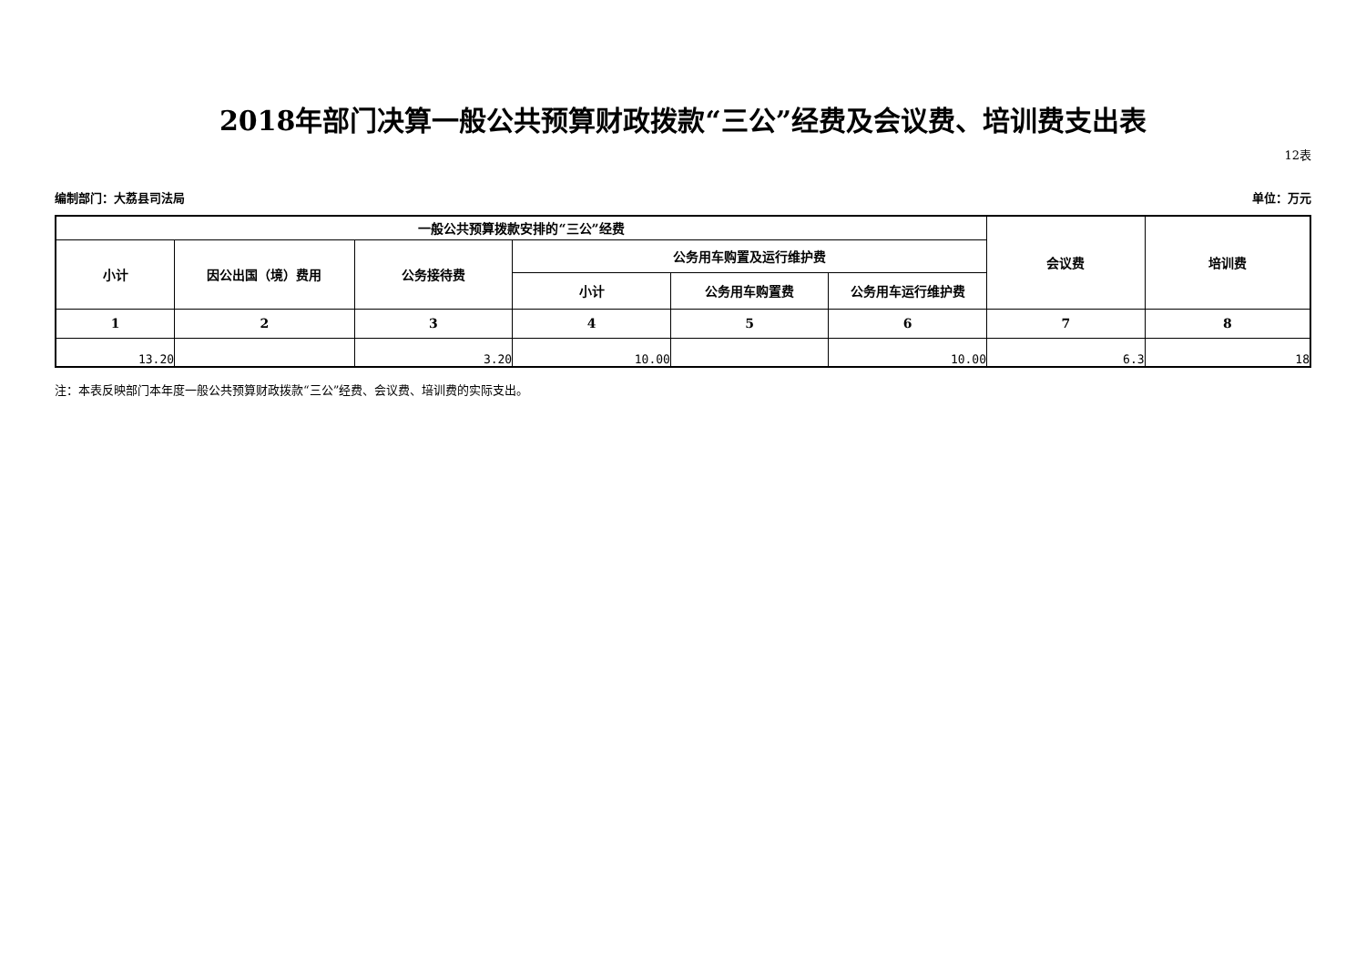2018年部门决算一般公共预算财政拨款“三公”经费及会议费、培训费支出表
12表
编制部门：大荔县司法局 单位：万元
| 一般公共预算拨款安排的“三公”经费 | | | | | | 会议费 | 培训费 |
| --- | --- | --- | --- | --- | --- | --- | --- |
| 小计 | 因公出国（境）费用 | 公务接待费 | 公务用车购置及运行维护费 | | | | |
| | | | 小计 | 公务用车购置费 | 公务用车运行维护费 | | |
| 1 | 2 | 3 | 4 | 5 | 6 | 7 | 8 |
| 13.20 | | 3.20 | 10.00 | | 10.00 | 6.3 | 18 |
注：本表反映部门本年度一般公共预算财政拨款“三公”经费、会议费、培训费的实际支出。